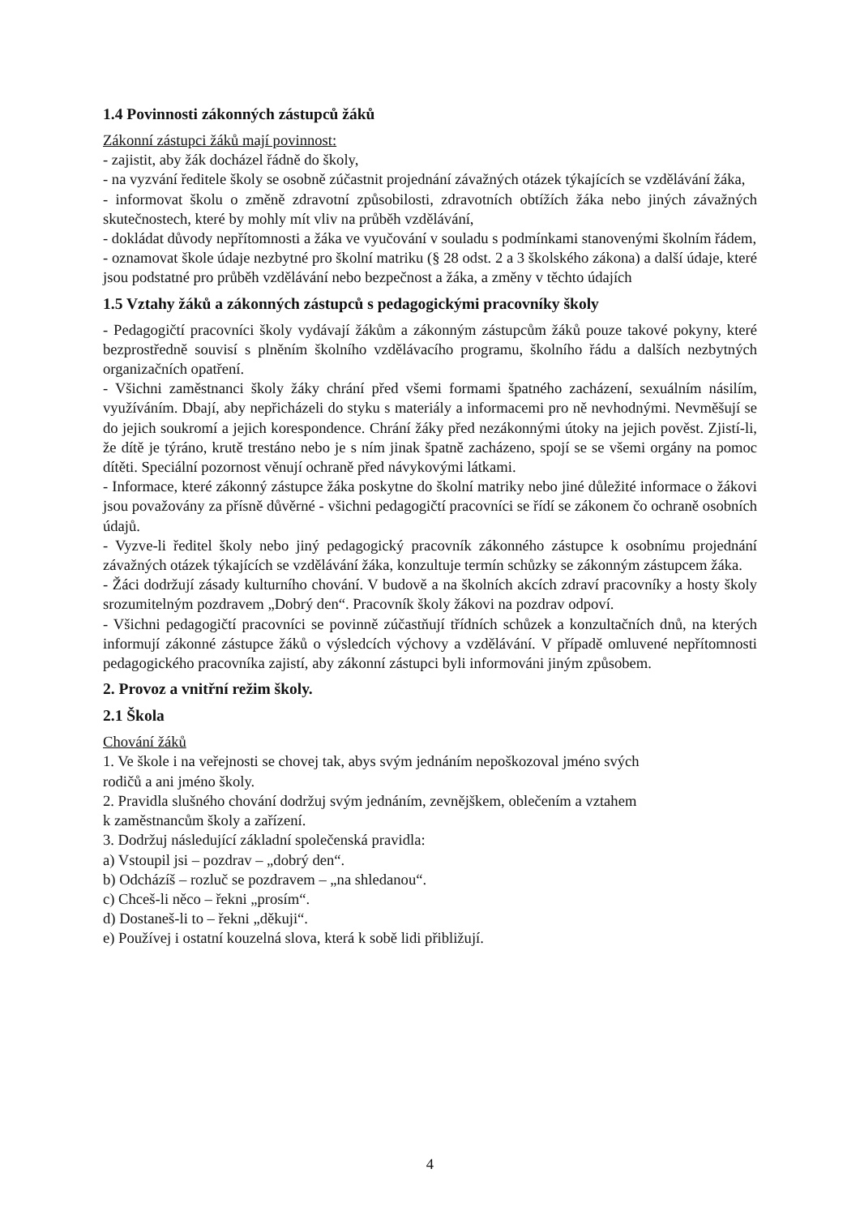1.4 Povinnosti zákonných zástupců žáků
Zákonní zástupci žáků mají povinnost:
- zajistit, aby žák docházel řádně do školy,
- na vyzvání ředitele školy se osobně zúčastnit projednání závažných otázek týkajících se vzdělávání žáka,
- informovat školu o změně zdravotní způsobilosti, zdravotních obtížích žáka nebo jiných závažných skutečnostech, které by mohly mít vliv na průběh vzdělávání,
- dokládat důvody nepřítomnosti a žáka ve vyučování v souladu s podmínkami stanovenými školním řádem,
- oznamovat škole údaje nezbytné pro školní matriku (§ 28 odst. 2 a 3 školského zákona) a další údaje, které jsou podstatné pro průběh vzdělávání nebo bezpečnost a žáka, a změny v těchto údajích
1.5 Vztahy žáků a zákonných zástupců s pedagogickými pracovníky školy
- Pedagogičtí pracovníci školy vydávají žákům a zákonným zástupcům žáků pouze takové pokyny, které bezprostředně souvisí s plněním školního vzdělávacího programu, školního řádu a dalších nezbytných organizačních opatření.
- Všichni zaměstnanci školy žáky chrání před všemi formami špatného zacházení, sexuálním násilím, využíváním. Dbají, aby nepřicházeli do styku s materiály a informacemi pro ně nevhodnými. Nevměšují se do jejich soukromí a jejich korespondence. Chrání žáky před nezákonnými útoky na jejich pověst. Zjistí-li, že dítě je týráno, krutě trestáno nebo je s ním jinak špatně zacházeno, spojí se se všemi orgány na pomoc dítěti. Speciální pozornost věnují ochraně před návykovými látkami.
- Informace, které zákonný zástupce žáka poskytne do školní matriky nebo jiné důležité informace o žákovi jsou považovány za přísně důvěrné - všichni pedagogičtí pracovníci se řídí se zákonem čo ochraně osobních údajů.
- Vyzve-li ředitel školy nebo jiný pedagogický pracovník zákonného zástupce k osobnímu projednání závažných otázek týkajících se vzdělávání žáka, konzultuje termín schůzky se zákonným zástupcem žáka.
- Žáci dodržují zásady kulturního chování. V budově a na školních akcích zdraví pracovníky a hosty školy srozumitelným pozdravem „Dobrý den“. Pracovník školy žákovi na pozdrav odpoví.
- Všichni pedagogičtí pracovníci se povinně zúčastňují třídních schůzek a konzultačních dnů, na kterých informují zákonné zástupce žáků o výsledcích výchovy a vzdělávání. V případě omluvené nepřítomnosti pedagogického pracovníka zajistí, aby zákonní zástupci byli informováni jiným způsobem.
2. Provoz a vnitřní režim školy.
2.1 Škola
Chování žáků
1. Ve škole i na veřejnosti se chovej tak, abys svým jednáním nepoškozoval jméno svých
rodičů a ani jméno školy.
2. Pravidla slušného chování dodržuj svým jednáním, zevnějškem, oblečením a vztahem
k zaměstnancům školy a zařízení.
3. Dodržuj následující základní společenská pravidla:
a) Vstoupil jsi – pozdrav – „dobrý den“.
b) Odcházíš – rozluč se pozdravem – „na shledanou“.
c) Chceš-li něco – řekni „prosím“.
d) Dostaneš-li to – řekni „děkuji“.
e) Používej i ostatní kouzelná slova, která k sobě lidi přibližují.
4